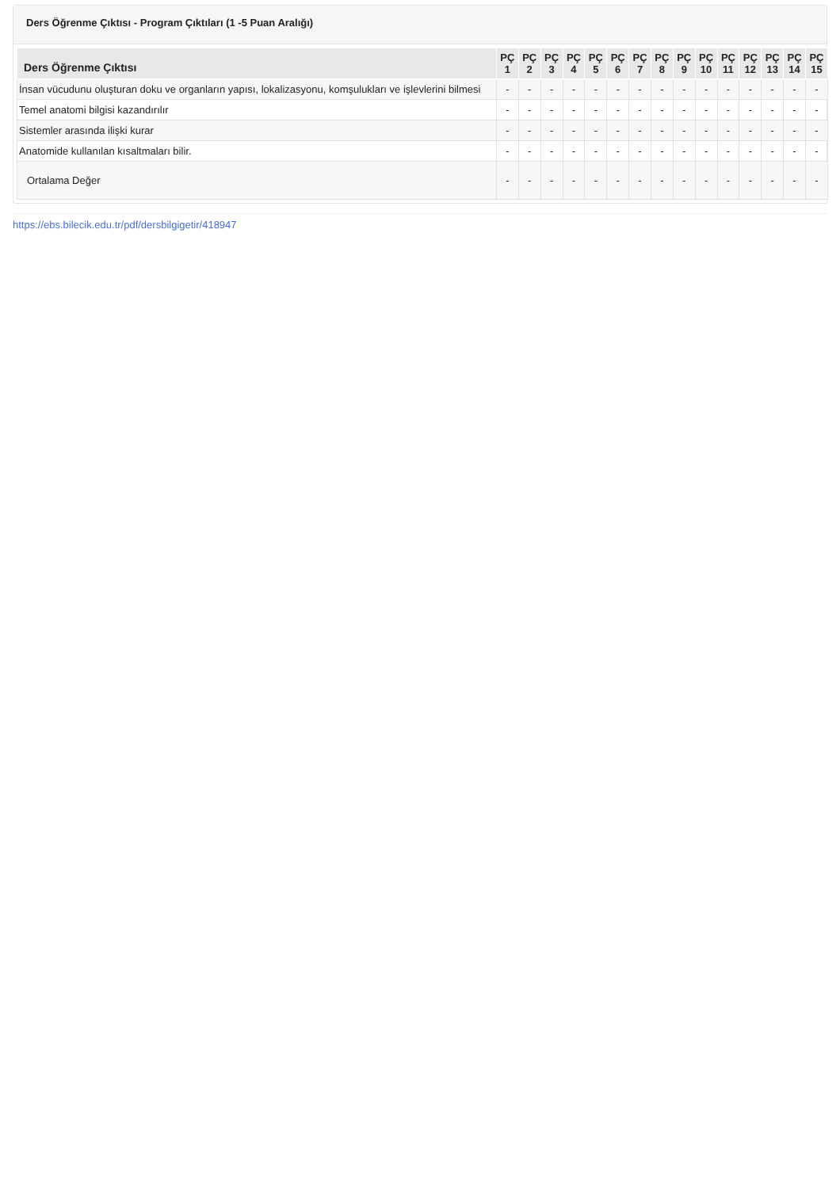Ders Öğrenme Çıktısı - Program Çıktıları (1 -5 Puan Aralığı)
| Ders Öğrenme Çıktısı | PÇ 1 | PÇ 2 | PÇ 3 | PÇ 4 | PÇ 5 | PÇ 6 | PÇ 7 | PÇ 8 | PÇ 9 | PÇ 10 | PÇ 11 | PÇ 12 | PÇ 13 | PÇ 14 | PÇ 15 |
| --- | --- | --- | --- | --- | --- | --- | --- | --- | --- | --- | --- | --- | --- | --- | --- |
| İnsan vücudunu oluşturan doku ve organların yapısı, lokalizasyonu, komşulukları ve işlevlerini bilmesi | - | - | - | - | - | - | - | - | - | - | - | - | - | - | - |
| Temel anatomi bilgisi kazandırılır | - | - | - | - | - | - | - | - | - | - | - | - | - | - | - |
| Sistemler arasında ilişki kurar | - | - | - | - | - | - | - | - | - | - | - | - | - | - | - |
| Anatomide kullanılan kısaltmaları bilir. | - | - | - | - | - | - | - | - | - | - | - | - | - | - | - |
| Ortalama Değer | - | - | - | - | - | - | - | - | - | - | - | - | - | - | - |
https://ebs.bilecik.edu.tr/pdf/dersbilgigetir/418947